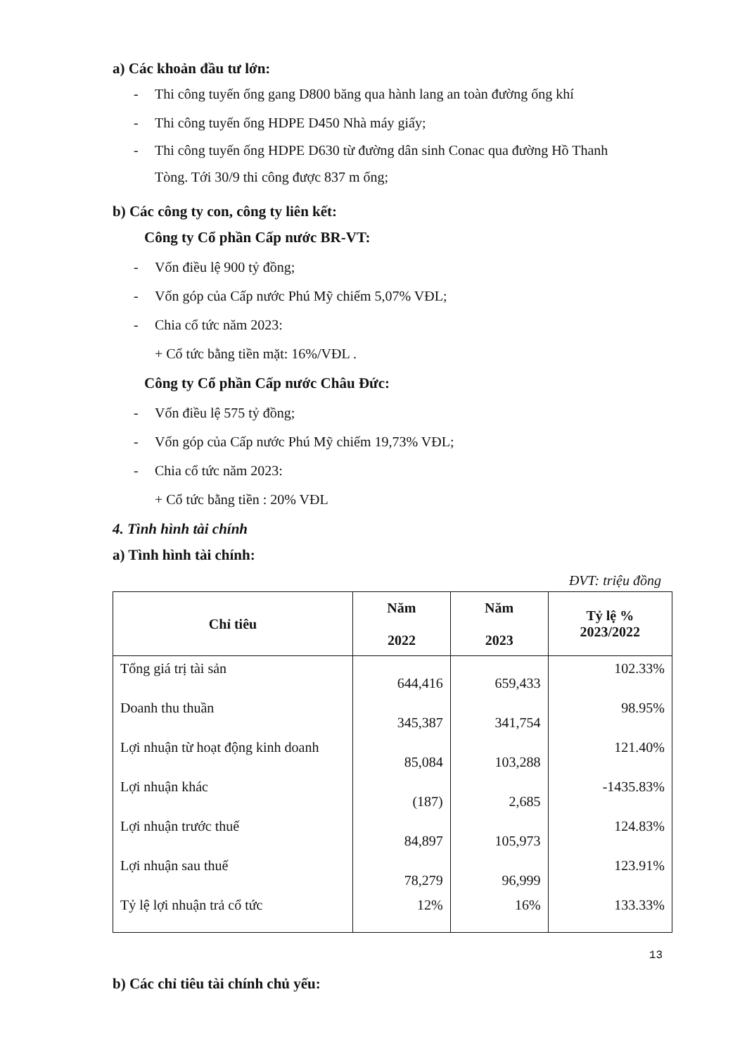a) Các khoản đầu tư lớn:
- Thi công tuyến ống gang D800 băng qua hành lang an toàn đường ống khí
- Thi công tuyến ống HDPE D450 Nhà máy giấy;
- Thi công tuyến ống HDPE D630 từ đường dân sinh Conac qua đường Hồ Thanh
Tòng. Tới 30/9 thi công được 837 m ống;
b) Các công ty con, công ty liên kết:
Công ty Cổ phần Cấp nước BR-VT:
- Vốn điều lệ 900 tỷ đồng;
- Vốn góp của Cấp nước Phú Mỹ chiếm 5,07% VĐL;
- Chia cổ tức năm 2023:
+ Cổ tức bằng tiền mặt: 16%/VĐL .
Công ty Cổ phần Cấp nước Châu Đức:
- Vốn điều lệ 575 tỷ đồng;
- Vốn góp của Cấp nước Phú Mỹ chiếm 19,73% VĐL;
- Chia cổ tức năm 2023:
+ Cổ tức bằng tiền : 20% VĐL
4. Tình hình tài chính
a) Tình hình tài chính:
ĐVT: triệu đồng
| Chỉ tiêu | Năm 2022 | Năm 2023 | Tỷ lệ % 2023/2022 |
| --- | --- | --- | --- |
| Tổng giá trị tài sản | 644,416 | 659,433 | 102.33% |
| Doanh thu thuần | 345,387 | 341,754 | 98.95% |
| Lợi nhuận từ hoạt động kinh doanh | 85,084 | 103,288 | 121.40% |
| Lợi nhuận khác | (187) | 2,685 | -1435.83% |
| Lợi nhuận trước thuế | 84,897 | 105,973 | 124.83% |
| Lợi nhuận sau thuế | 78,279 | 96,999 | 123.91% |
| Tỷ lệ lợi nhuận trả cổ tức | 12% | 16% | 133.33% |
b) Các chỉ tiêu tài chính chủ yếu:
13